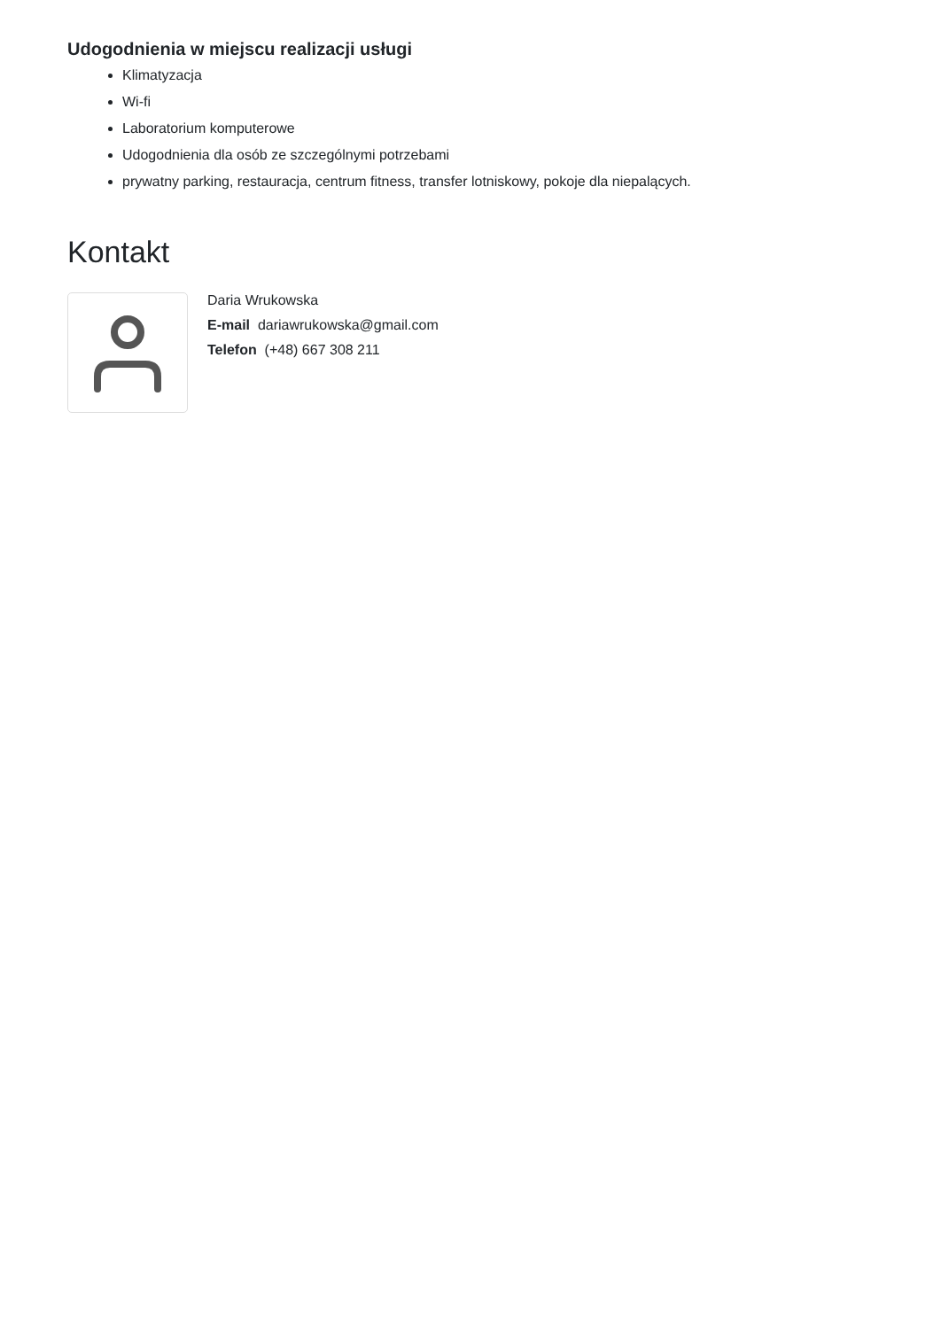Udogodnienia w miejscu realizacji usługi
Klimatyzacja
Wi-fi
Laboratorium komputerowe
Udogodnienia dla osób ze szczególnymi potrzebami
prywatny parking, restauracja, centrum fitness, transfer lotniskowy, pokoje dla niepalących.
Kontakt
Daria Wrukowska
E-mail dariawrukowska@gmail.com
Telefon (+48) 667 308 211